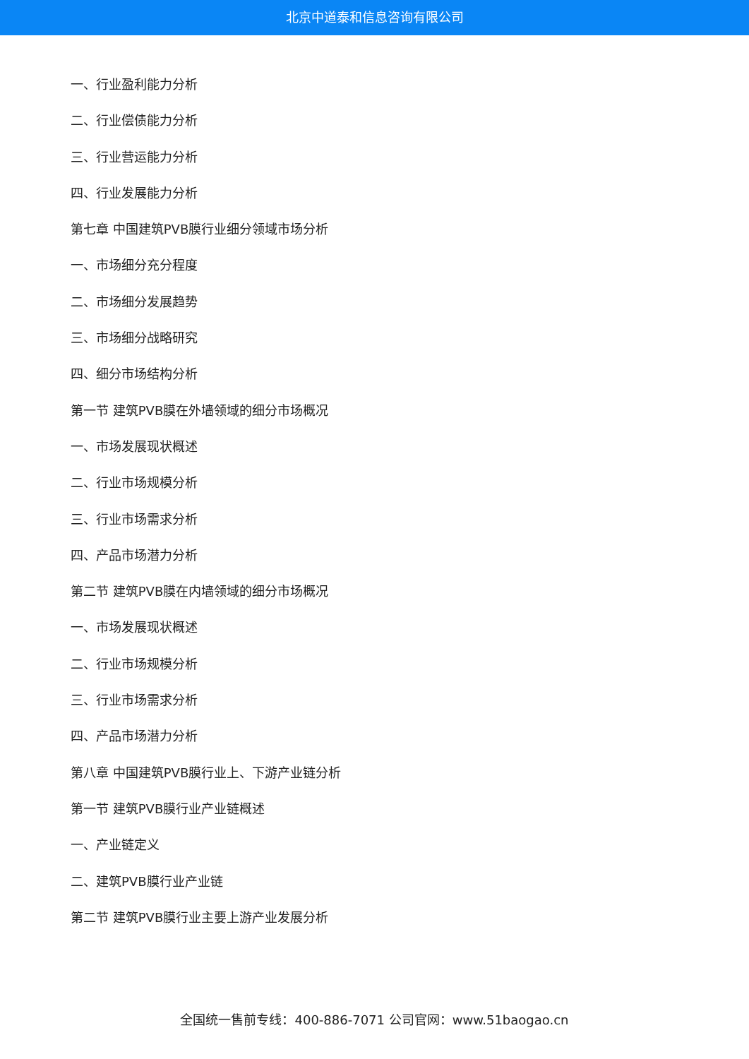北京中道泰和信息咨询有限公司
一、行业盈利能力分析
二、行业偿债能力分析
三、行业营运能力分析
四、行业发展能力分析
第七章 中国建筑PVB膜行业细分领域市场分析
一、市场细分充分程度
二、市场细分发展趋势
三、市场细分战略研究
四、细分市场结构分析
第一节 建筑PVB膜在外墙领域的细分市场概况
一、市场发展现状概述
二、行业市场规模分析
三、行业市场需求分析
四、产品市场潜力分析
第二节 建筑PVB膜在内墙领域的细分市场概况
一、市场发展现状概述
二、行业市场规模分析
三、行业市场需求分析
四、产品市场潜力分析
第八章 中国建筑PVB膜行业上、下游产业链分析
第一节 建筑PVB膜行业产业链概述
一、产业链定义
二、建筑PVB膜行业产业链
第二节 建筑PVB膜行业主要上游产业发展分析
全国统一售前专线：400-886-7071 公司官网：www.51baogao.cn